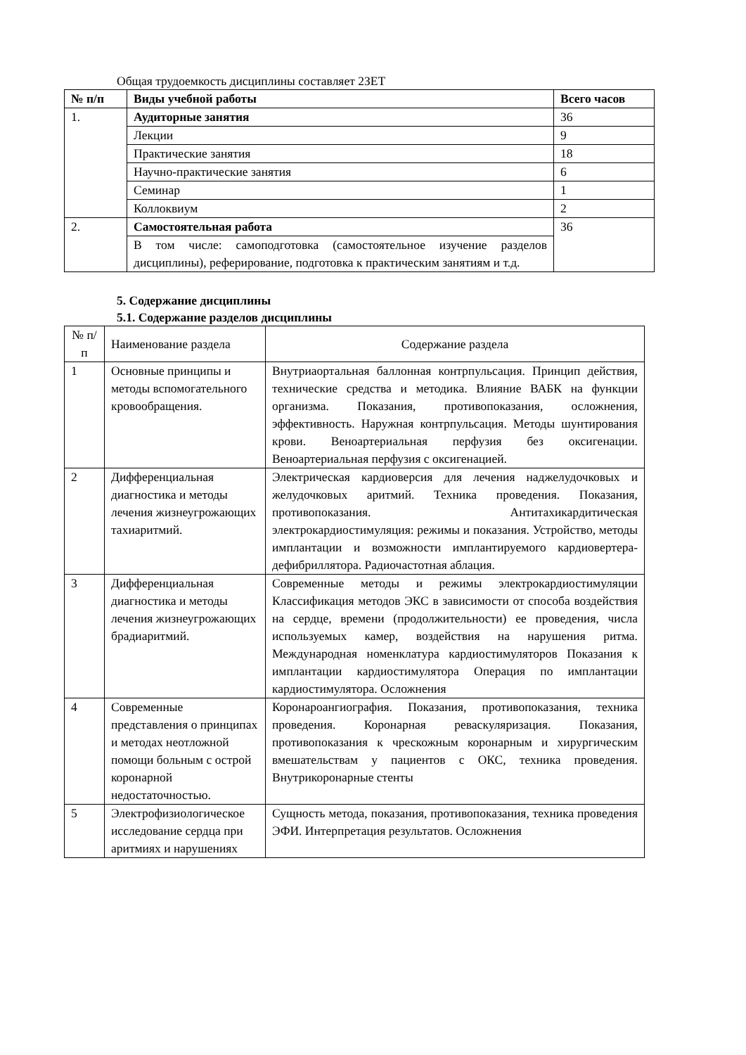Общая трудоемкость дисциплины составляет 2ЗЕТ
| № п/п | Виды учебной работы | Всего часов |
| --- | --- | --- |
| 1. | Аудиторные занятия | 36 |
| | Лекции | 9 |
| | Практические занятия | 18 |
| | Научно-практические занятия | 6 |
| | Семинар | 1 |
| | Коллоквиум | 2 |
| 2. | Самостоятельная работа | 36 |
| | В том числе: самоподготовка (самостоятельное изучение разделов дисциплины), реферирование, подготовка к практическим занятиям и т.д. | |
5. Содержание дисциплины
5.1. Содержание разделов дисциплины
| № п/п | Наименование раздела | Содержание раздела |
| 1 | Основные принципы и методы вспомогательного кровообращения. | Внутриаортальная баллонная контрпульсация. Принцип действия, технические средства и методика. Влияние ВАБК на функции организма. Показания, противопоказания, осложнения, эффективность. Наружная контрпульсация. Методы шунтирования крови. Веноартериальная перфузия без оксигенации. Веноартериальная перфузия с оксигенацией. |
| 2 | Дифференциальная диагностика и методы лечения жизнеугрожающих тахиаритмий. | Электрическая кардиоверсия для лечения наджелудочковых и желудочковых аритмий. Техника проведения. Показания, противопоказания. Антитахикардитическая электрокардиостимуляция: режимы и показания. Устройство, методы имплантации и возможности имплантируемого кардиовертера-дефибриллятора. Радиочастотная аблация. |
| 3 | Дифференциальная диагностика и методы лечения жизнеугрожающих брадиаритмий. | Современные методы и режимы электрокардиостимуляции Классификация методов ЭКС в зависимости от способа воздействия на сердце, времени (продолжительности) ее проведения, числа используемых камер, воздействия на нарушения ритма. Международная номенклатура кардиостимуляторов Показания к имплантации кардиостимулятора Операция по имплантации кардиостимулятора. Осложнения |
| 4 | Современные представления о принципах и методах неотложной помощи больным с острой коронарной недостаточностью. | Коронароангиография. Показания, противопоказания, техника проведения. Коронарная реваскуляризация. Показания, противопоказания к чрескожным коронарным и хирургическим вмешательствам у пациентов с ОКС, техника проведения. Внутрикоронарные стенты |
| 5 | Электрофизиологическое исследование сердца при аритмиях и нарушениях | Сущность метода, показания, противопоказания, техника проведения ЭФИ. Интерпретация результатов. Осложнения |